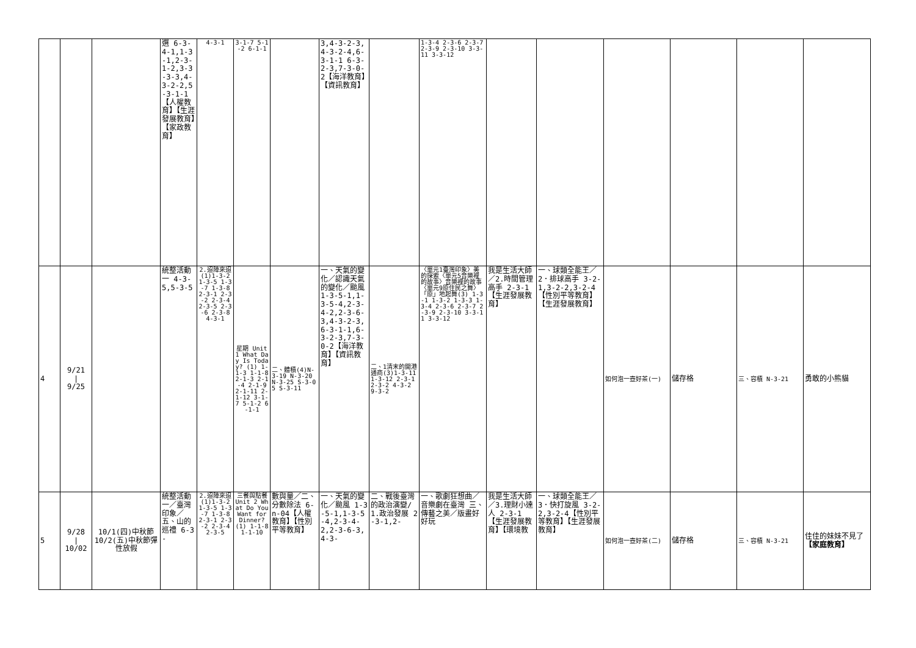| | | | 選 6-3-4-1,1-3-1,2-3-1-2,3-3-3-3,4-3-2-2,5-3-1-1【人權教育】【生涯發展教育】【家政教育】 | 4-3-1 | 3-1-7 5-1-2 6-1-1 | | 3,4-3-2-3,4-3-2-4,6-3-1-1 6-3-2-3,7-3-0-2【海洋教育】【資訊教育】 | | 1-3-4 2-3-6 2-3-7 2-3-9 2-3-10 3-3-11 3-3-12 | | | | | | |
| 4 | 9/21 / 9/25 | | 統整活動一 4-3-5,5-3-5 | 2.迢陣來迢(1)1-3-2 1-3-5 1-3-7 1-3-8 2-3-1 2-3-2 2-3-4 2-3-5 2-3-6 2-3-8 4-3-1 | 星期 Unit 1 What Day Is Today? (1) 1-1-3 1-1-8 2-1-3 2-1-4 2-1-9 2-1-11 2-1-12 3-1-7 5-1-2 6-1-1 | 二、體積(4)N-3-19 N-3-20 N-3-25 S-3-05 S-3-11 | 一、天氣的變化／認識天氣的變化／颱風 1-3-5-1,1-3-5-4,2-3-4-2,2-3-6-3,4-3-2-3, 6-3-1-1,6-3-2-3,7-3-0-2【海洋教育】【資訊教育】 | 二、1清末的開港通商(3)1-3-11 1-3-12 2-3-1 2-3-2 4-3-2 9-3-2 | 〈單元1臺灣印象〉美的探索〈單元5音樂裡的故事〉音樂裡的故事〈單元9原住民之舞〉「原」地起舞(3) 1-3-1 1-3-2 1-3-3 1-3-4 2-3-6 2-3-7 2-3-9 2-3-10 3-3-11 3-3-12 | 我是生活大師／2.時間管理高手 2-3-1【生涯發展教育】 | 一、球類全能王／2．排球高手 3-2-1,3-2-2,3-2-4【性別平等教育】【生涯發展教育】 | 如何泡一壺好茶(一) | 儲存格 | 三、容積 N-3-21 | 勇敢的小熊貓 |
| 5 | 9/28 / 10/02 | 10/1(四)中秋節 10/2(五)中秋節彈性放假 | 統整活動一／臺灣印象／五、山的巡禮 6-3- | 2.迢陣來迢(1)1-3-2 1-3-5 1-3-7 1-3-8 2-3-1 2-3-2 2-3-4 2-3-5 | 三餐與點餐 Unit 2 What Do You Want for Dinner? (1) 1-1-8 1-1-10 | 數與量／二、分數除法 6-n-04【人權教育】【性別平等教育】 | 一、天氣的變化／颱風 1-3-5-1,1-3-5-4,2-3-4-2,2-3-6-3,4-3- | 二、戰後臺灣的政治演變/1.政治發展 2-3-1,2- | 一、歌劇狂想曲／音樂劇在臺灣 三、傳藝之美／版畫好好玩 | 我是生活大師／3.理財小達人 2-3-1【生涯發展教育】【環境教 | 一、球類全能王／3．快打旋風 3-2-2,3-2-4【性別平等教育】【生涯發展教育】 | 如何泡一壺好茶(二) | 儲存格 | 三、容積 N-3-21 | 佳佳的妹妹不見了 【家庭教育】 |